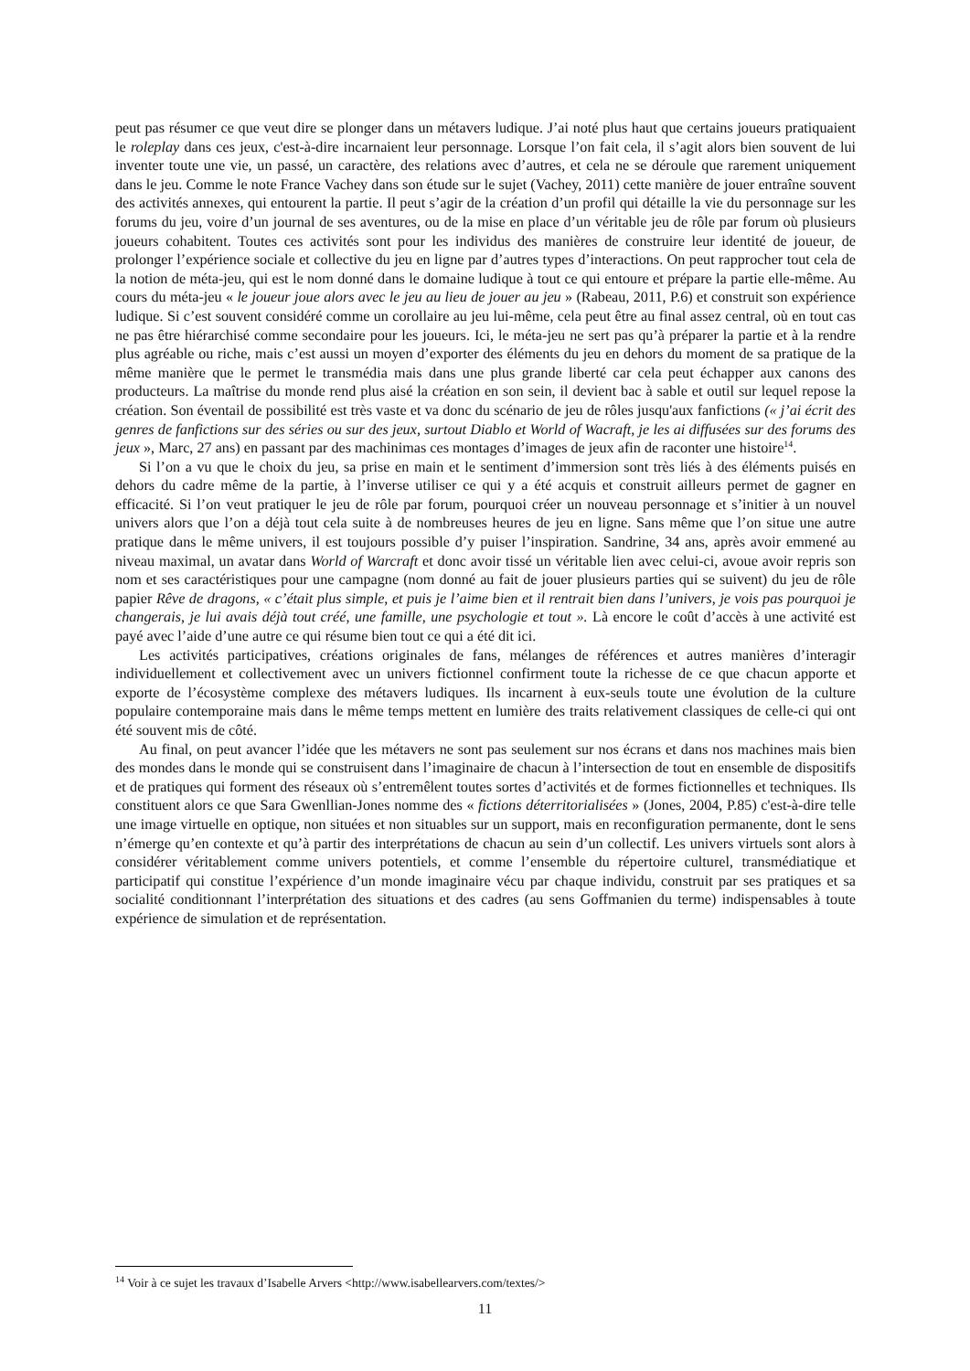peut pas résumer ce que veut dire se plonger dans un métavers ludique. J’ai noté plus haut que certains joueurs pratiquaient le roleplay dans ces jeux, c'est-à-dire incarnaient leur personnage. Lorsque l’on fait cela, il s’agit alors bien souvent de lui inventer toute une vie, un passé, un caractère, des relations avec d’autres, et cela ne se déroule que rarement uniquement dans le jeu. Comme le note France Vachey dans son étude sur le sujet (Vachey, 2011) cette manière de jouer entraîne souvent des activités annexes, qui entourent la partie. Il peut s’agir de la création d’un profil qui détaille la vie du personnage sur les forums du jeu, voire d’un journal de ses aventures, ou de la mise en place d’un véritable jeu de rôle par forum où plusieurs joueurs cohabitent. Toutes ces activités sont pour les individus des manières de construire leur identité de joueur, de prolonger l’expérience sociale et collective du jeu en ligne par d’autres types d’interactions. On peut rapprocher tout cela de la notion de méta-jeu, qui est le nom donné dans le domaine ludique à tout ce qui entoure et prépare la partie elle-même. Au cours du méta-jeu « le joueur joue alors avec le jeu au lieu de jouer au jeu » (Rabeau, 2011, P.6) et construit son expérience ludique. Si c’est souvent considéré comme un corollaire au jeu lui-même, cela peut être au final assez central, où en tout cas ne pas être hiérarchisé comme secondaire pour les joueurs. Ici, le méta-jeu ne sert pas qu’à préparer la partie et à la rendre plus agréable ou riche, mais c’est aussi un moyen d’exporter des éléments du jeu en dehors du moment de sa pratique de la même manière que le permet le transmédia mais dans une plus grande liberté car cela peut échapper aux canons des producteurs. La maîtrise du monde rend plus aisé la création en son sein, il devient bac à sable et outil sur lequel repose la création. Son éventail de possibilité est très vaste et va donc du scénario de jeu de rôles jusqu'aux fanfictions (« j’ai écrit des genres de fanfictions sur des séries ou sur des jeux, surtout Diablo et World of Wacraft, je les ai diffusées sur des forums des jeux », Marc, 27 ans) en passant par des machinimas ces montages d’images de jeux afin de raconter une histoire<sup>14</sup>.
Si l’on a vu que le choix du jeu, sa prise en main et le sentiment d’immersion sont très liés à des éléments puisés en dehors du cadre même de la partie, à l’inverse utiliser ce qui y a été acquis et construit ailleurs permet de gagner en efficacité. Si l’on veut pratiquer le jeu de rôle par forum, pourquoi créer un nouveau personnage et s’initier à un nouvel univers alors que l’on a déjà tout cela suite à de nombreuses heures de jeu en ligne. Sans même que l’on situe une autre pratique dans le même univers, il est toujours possible d’y puiser l’inspiration. Sandrine, 34 ans, après avoir emmené au niveau maximal, un avatar dans World of Warcraft et donc avoir tissé un véritable lien avec celui-ci, avoue avoir repris son nom et ses caractéristiques pour une campagne (nom donné au fait de jouer plusieurs parties qui se suivent) du jeu de rôle papier Rêve de dragons, « c’était plus simple, et puis je l’aime bien et il rentrait bien dans l’univers, je vois pas pourquoi je changerais, je lui avais déjà tout créé, une famille, une psychologie et tout ». Là encore le coût d’accès à une activité est payé avec l’aide d’une autre ce qui résume bien tout ce qui a été dit ici.
Les activités participatives, créations originales de fans, mélanges de références et autres manières d’interagir individuellement et collectivement avec un univers fictionnel confirment toute la richesse de ce que chacun apporte et exporte de l’écosystème complexe des métavers ludiques. Ils incarnent à eux-seuls toute une évolution de la culture populaire contemporaine mais dans le même temps mettent en lumière des traits relativement classiques de celle-ci qui ont été souvent mis de côté.
Au final, on peut avancer l’idée que les métavers ne sont pas seulement sur nos écrans et dans nos machines mais bien des mondes dans le monde qui se construisent dans l’imaginaire de chacun à l’intersection de tout en ensemble de dispositifs et de pratiques qui forment des réseaux où s’entremêlent toutes sortes d’activités et de formes fictionnelles et techniques. Ils constituent alors ce que Sara Gwenllian-Jones nomme des « fictions déterritorialisées » (Jones, 2004, P.85) c'est-à-dire telle une image virtuelle en optique, non situées et non situables sur un support, mais en reconfiguration permanente, dont le sens n’émerge qu’en contexte et qu’à partir des interprétations de chacun au sein d’un collectif. Les univers virtuels sont alors à considérer véritablement comme univers potentiels, et comme l’ensemble du répertoire culturel, transmédiatique et participatif qui constitue l’expérience d’un monde imaginaire vécu par chaque individu, construit par ses pratiques et sa socialité conditionnant l’interprétation des situations et des cadres (au sens Goffmanien du terme) indispensables à toute expérience de simulation et de représentation.
<sup>14</sup> Voir à ce sujet les travaux d’Isabelle Arvers <http://www.isabellearvers.com/textes/>
11